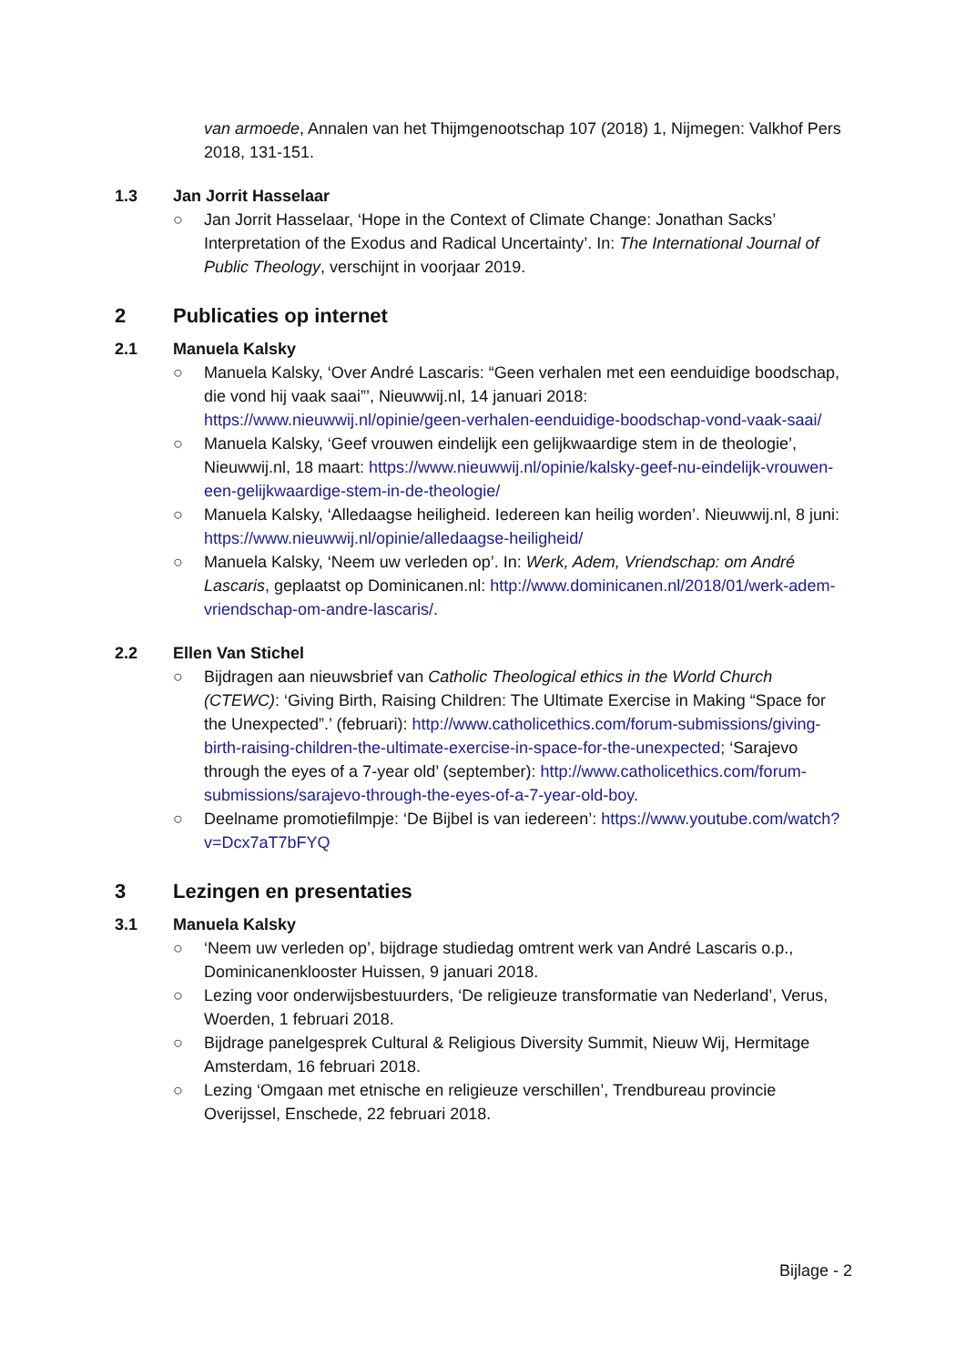van armoede, Annalen van het Thijmgenootschap 107 (2018) 1, Nijmegen: Valkhof Pers 2018, 131-151.
1.3 Jan Jorrit Hasselaar
○ Jan Jorrit Hasselaar, ‘Hope in the Context of Climate Change: Jonathan Sacks’ Interpretation of the Exodus and Radical Uncertainty’. In: The International Journal of Public Theology, verschijnt in voorjaar 2019.
2 Publicaties op internet
2.1 Manuela Kalsky
○ Manuela Kalsky, ‘Over André Lascaris: “Geen verhalen met een eenduidige boodschap, die vond hij vaak saai”’, Nieuwwij.nl, 14 januari 2018: https://www.nieuwwij.nl/opinie/geen-verhalen-eenduidige-boodschap-vond-vaak-saai/
○ Manuela Kalsky, ‘Geef vrouwen eindelijk een gelijkwaardige stem in de theologie’, Nieuwwij.nl, 18 maart: https://www.nieuwwij.nl/opinie/kalsky-geef-nu-eindelijk-vrouwen-een-gelijkwaardige-stem-in-de-theologie/
○ Manuela Kalsky, ‘Alledaagse heiligheid. Iedereen kan heilig worden’. Nieuwwij.nl, 8 juni: https://www.nieuwwij.nl/opinie/alledaagse-heiligheid/
○ Manuela Kalsky, ‘Neem uw verleden op’. In: Werk, Adem, Vriendschap: om André Lascaris, geplaatst op Dominicanen.nl: http://www.dominicanen.nl/2018/01/werk-adem-vriendschap-om-andre-lascaris/.
2.2 Ellen Van Stichel
○ Bijdragen aan nieuwsbrief van Catholic Theological ethics in the World Church (CTEWC): ‘Giving Birth, Raising Children: The Ultimate Exercise in Making “Space for the Unexpected”.’ (februari): http://www.catholicethics.com/forum-submissions/giving-birth-raising-children-the-ultimate-exercise-in-space-for-the-unexpected; ‘Sarajevo through the eyes of a 7-year old’ (september): http://www.catholicethics.com/forum-submissions/sarajevo-through-the-eyes-of-a-7-year-old-boy.
○ Deelname promotiefilmpje: ‘De Bijbel is van iedereen’: https://www.youtube.com/watch?v=Dcx7aT7bFYQ
3 Lezingen en presentaties
3.1 Manuela Kalsky
○ ‘Neem uw verleden op’, bijdrage studiedag omtrent werk van André Lascaris o.p., Dominicanenklooster Huissen, 9 januari 2018.
○ Lezing voor onderwijsbestuurders, ‘De religieuze transformatie van Nederland’, Verus, Woerden, 1 februari 2018.
○ Bijdrage panelgesprek Cultural & Religious Diversity Summit, Nieuw Wij, Hermitage Amsterdam, 16 februari 2018.
○ Lezing ‘Omgaan met etnische en religieuze verschillen’, Trendbureau provincie Overijssel, Enschede, 22 februari 2018.
Bijlage - 2